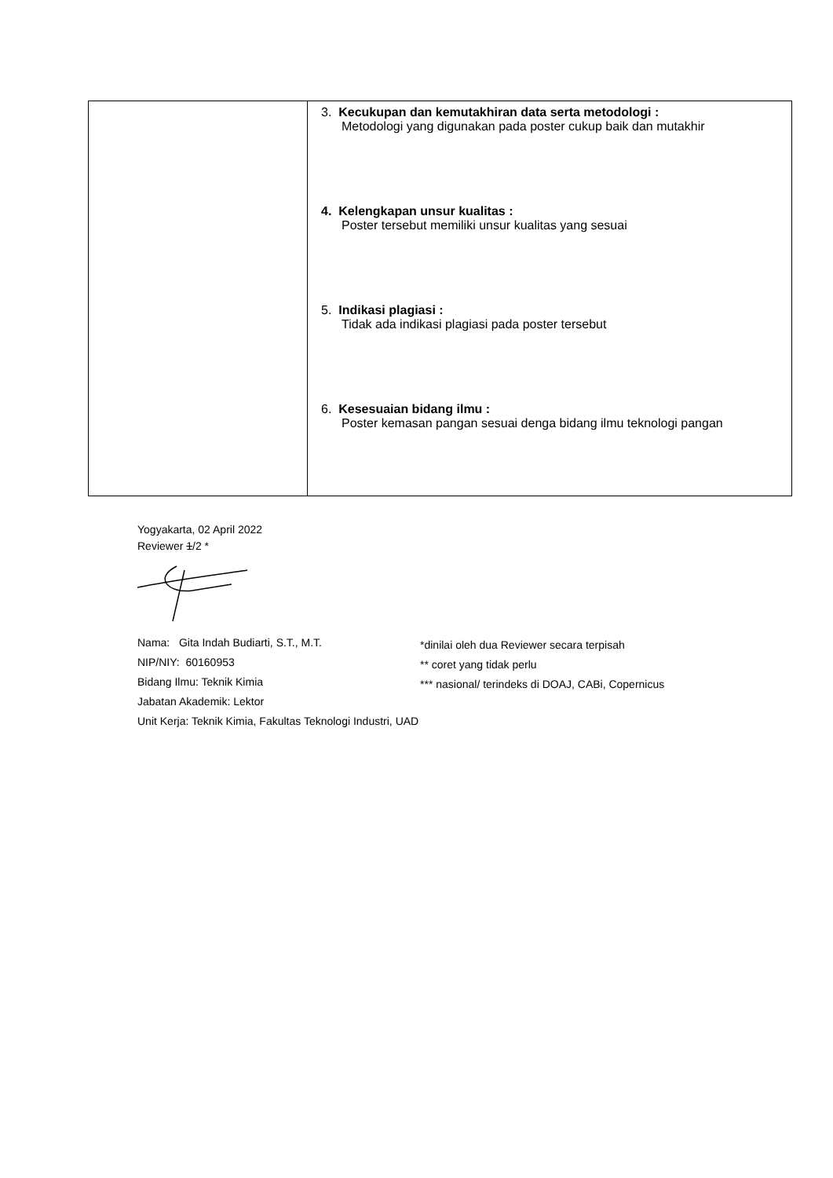| | 3. Kecukupan dan kemutakhiran data serta metodologi : Metodologi yang digunakan pada poster cukup baik dan mutakhir 4. Kelengkapan unsur kualitas : Poster tersebut memiliki unsur kualitas yang sesuai 5. Indikasi plagiasi : Tidak ada indikasi plagiasi pada poster tersebut 6. Kesesuaian bidang ilmu : Poster kemasan pangan sesuai denga bidang ilmu teknologi pangan |
Yogyakarta, 02 April 2022
Reviewer 1/2 *
Nama: Gita Indah Budiarti, S.T., M.T.
NIP/NIY: 60160953
Bidang Ilmu: Teknik Kimia
Jabatan Akademik: Lektor
Unit Kerja: Teknik Kimia, Fakultas Teknologi Industri, UAD
*dinilai oleh dua Reviewer secara terpisah
** coret yang tidak perlu
*** nasional/ terindeks di DOAJ, CABi, Copernicus